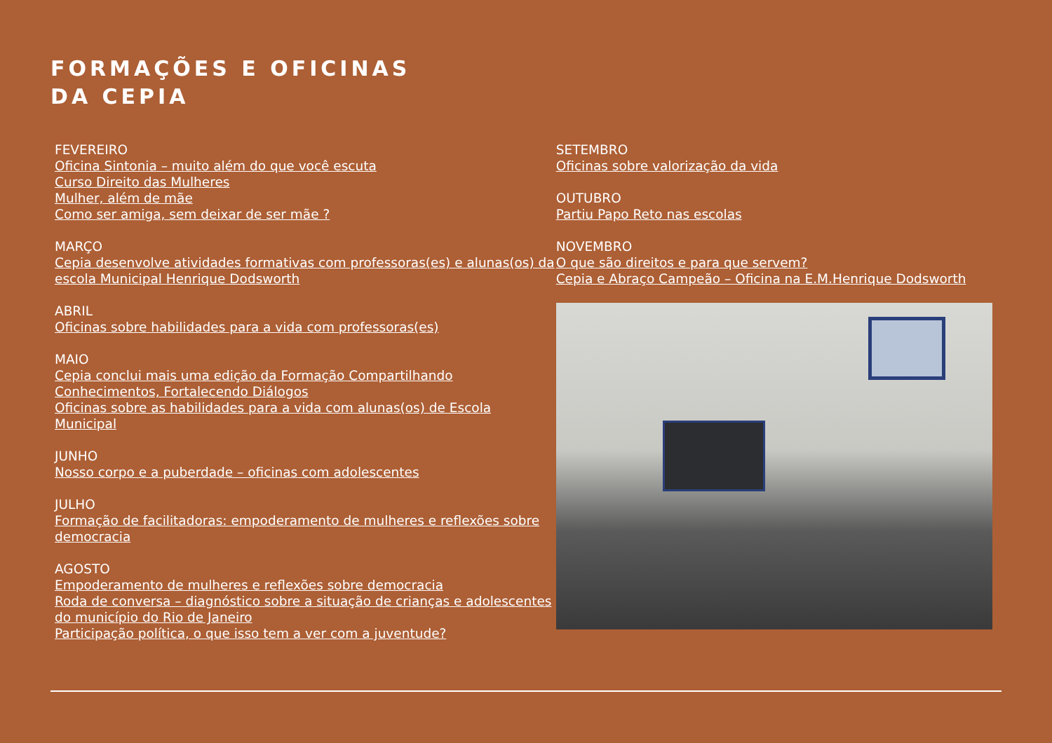FORMAÇÕES E OFICINAS
DA CEPIA
FEVEREIRO
Oficina Sintonia – muito além do que você escuta
Curso Direito das Mulheres
Mulher, além de mãe
Como ser amiga, sem deixar de ser mãe ?
MARÇO
Cepia desenvolve atividades formativas com professoras(es) e alunas(os) da escola Municipal Henrique Dodsworth
ABRIL
Oficinas sobre habilidades para a vida com professoras(es)
MAIO
Cepia conclui mais uma edição da Formação Compartilhando Conhecimentos, Fortalecendo Diálogos
Oficinas sobre as habilidades para a vida com alunas(os) de Escola Municipal
JUNHO
Nosso corpo e a puberdade – oficinas com adolescentes
JULHO
Formação de facilitadoras: empoderamento de mulheres e reflexões sobre democracia
AGOSTO
Empoderamento de mulheres e reflexões sobre democracia
Roda de conversa – diagnóstico sobre a situação de crianças e adolescentes do município do Rio de Janeiro
Participação política, o que isso tem a ver com a juventude?
SETEMBRO
Oficinas sobre valorização da vida
OUTUBRO
Partiu Papo Reto nas escolas
NOVEMBRO
O que são direitos e para que servem?
Cepia e Abraço Campeão – Oficina na E.M.Henrique Dodsworth